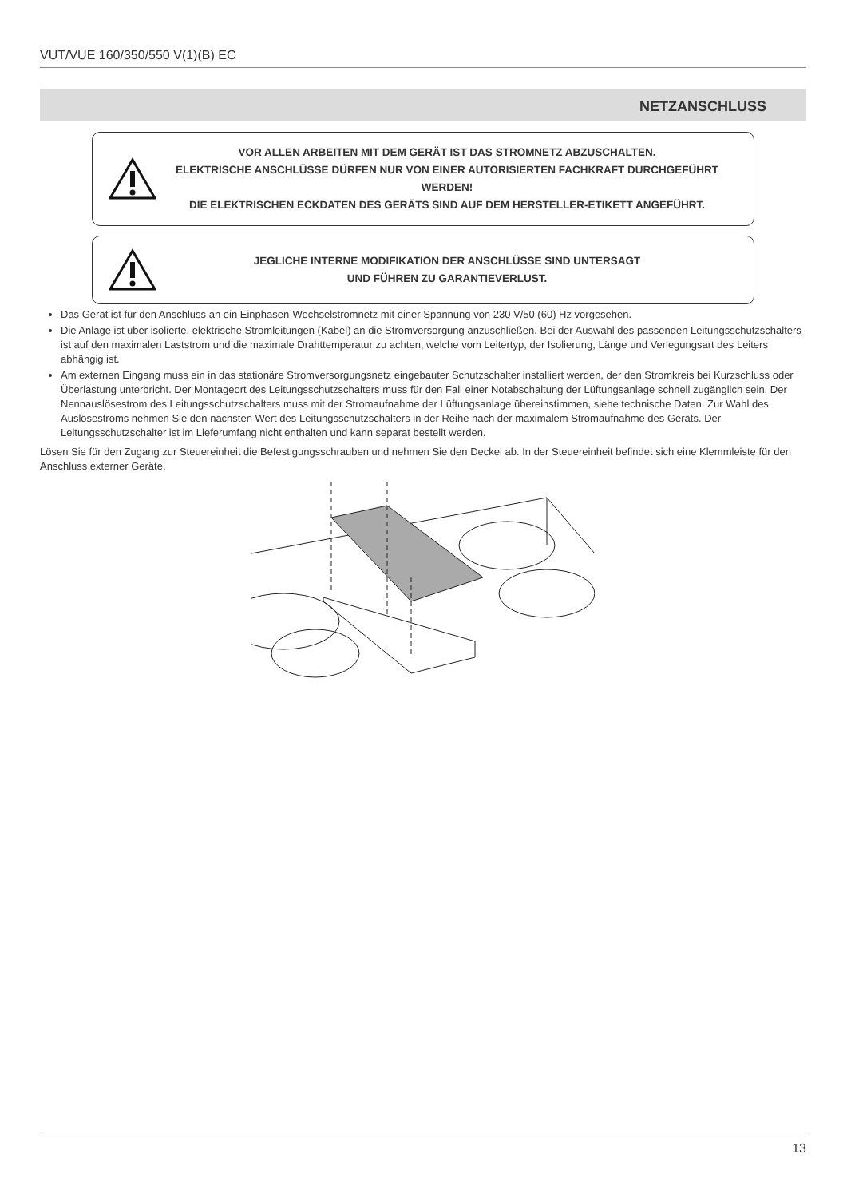VUT/VUE 160/350/550 V(1)(B) EC
NETZANSCHLUSS
VOR ALLEN ARBEITEN MIT DEM GERÄT IST DAS STROMNETZ ABZUSCHALTEN.
ELEKTRISCHE ANSCHLÜSSE DÜRFEN NUR VON EINER AUTORISIERTEN FACHKRAFT DURCHGEFÜHRT WERDEN!
DIE ELEKTRISCHEN ECKDATEN DES GERÄTS SIND AUF DEM HERSTELLER-ETIKETT ANGEFÜHRT.
JEGLICHE INTERNE MODIFIKATION DER ANSCHLÜSSE SIND UNTERSAGT
UND FÜHREN ZU GARANTIEVERLUST.
Das Gerät ist für den Anschluss an ein Einphasen-Wechselstromnetz mit einer Spannung von 230 V/50 (60) Hz vorgesehen.
Die Anlage ist über isolierte, elektrische Stromleitungen (Kabel) an die Stromversorgung anzuschließen. Bei der Auswahl des passenden Leitungsschutzschalters ist auf den maximalen Laststrom und die maximale Drahttemperatur zu achten, welche vom Leitertyp, der Isolierung, Länge und Verlegungsart des Leiters abhängig ist.
Am externen Eingang muss ein in das stationäre Stromversorgungsnetz eingebauter Schutzschalter installiert werden, der den Stromkreis bei Kurzschluss oder Überlastung unterbricht. Der Montageort des Leitungsschutzschalters muss für den Fall einer Notabschaltung der Lüftungsanlage schnell zugänglich sein. Der Nennauslösestrom des Leitungsschutzschalters muss mit der Stromaufnahme der Lüftungsanlage übereinstimmen, siehe technische Daten. Zur Wahl des Auslösestroms nehmen Sie den nächsten Wert des Leitungsschutzschalters in der Reihe nach der maximalem Stromaufnahme des Geräts. Der Leitungsschutzschalter ist im Lieferumfang nicht enthalten und kann separat bestellt werden.
Lösen Sie für den Zugang zur Steuereinheit die Befestigungsschrauben und nehmen Sie den Deckel ab. In der Steuereinheit befindet sich eine Klemmleiste für den Anschluss externer Geräte.
13